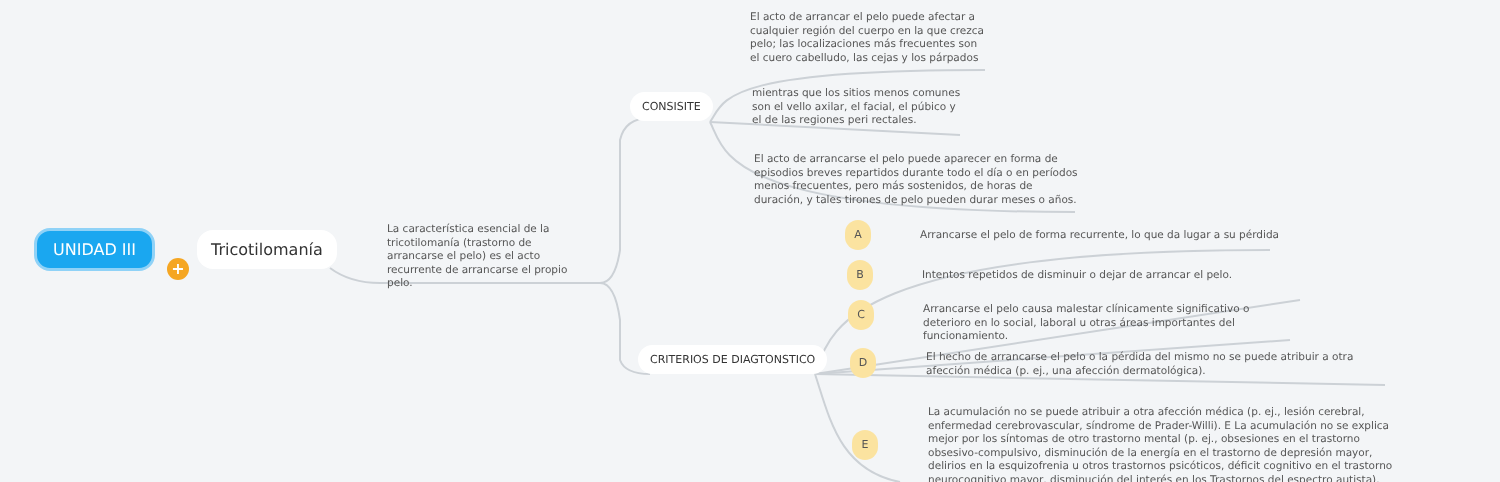UNIDAD III
+
Tricotilomanía
La característica esencial de la tricotilomanía (trastorno de arrancarse el pelo) es el acto recurrente de arrancarse el propio pelo.
CONSISITE
El acto de arrancar el pelo puede afectar a cualquier región del cuerpo en la que crezca pelo; las localizaciones más frecuentes son el cuero cabelludo, las cejas y los párpados
mientras que los sitios menos comunes son el vello axilar, el facial, el púbico y el de las regiones peri rectales.
El acto de arrancarse el pelo puede aparecer en forma de episodios breves repartidos durante todo el día o en períodos menos frecuentes, pero más sostenidos, de horas de duración, y tales tirones de pelo pueden durar meses o años.
CRITERIOS DE DIAGTONSTICO
A
Arrancarse el pelo de forma recurrente, lo que da lugar a su pérdida
B
Intentos repetidos de disminuir o dejar de arrancar el pelo.
C
Arrancarse el pelo causa malestar clínicamente significativo o deterioro en lo social, laboral u otras áreas importantes del funcionamiento.
D
El hecho de arrancarse el pelo o la pérdida del mismo no se puede atribuir a otra afección médica (p. ej., una afección dermatológica).
E
La acumulación no se puede atribuir a otra afección médica (p. ej., lesión cerebral, enfermedad cerebrovascular, síndrome de Prader-Willi). E La acumulación no se explica mejor por los síntomas de otro trastorno mental (p. ej., obsesiones en el trastorno obsesivo-compulsivo, disminución de la energía en el trastorno de depresión mayor, delirios en la esquizofrenia u otros trastornos psicóticos, déficit cognitivo en el trastorno neurocognitivo mayor, disminución del interés en los Trastornos del espectro autista).